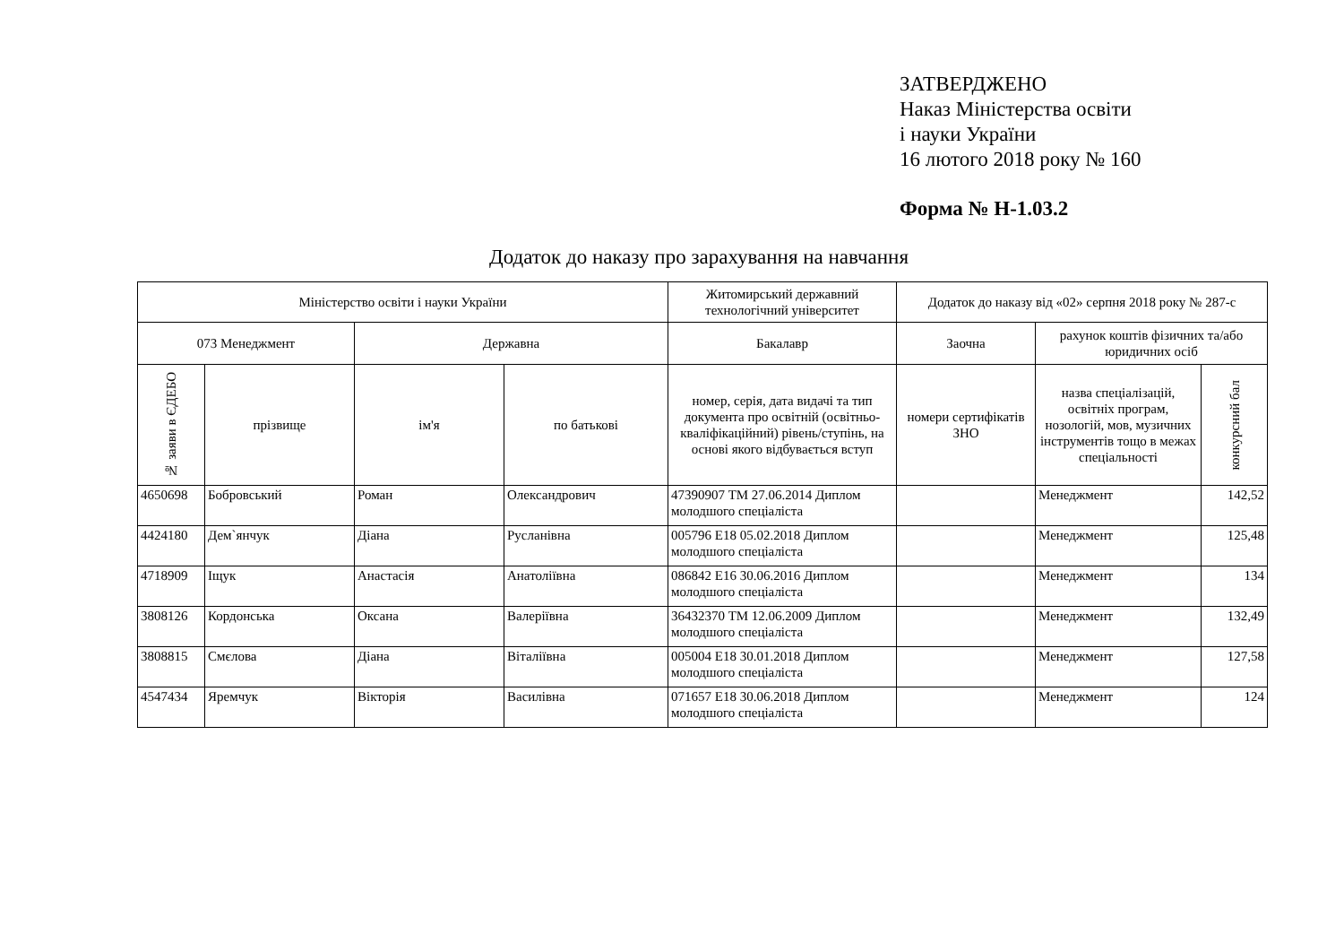ЗАТВЕРДЖЕНО
Наказ Міністерства освіти
і науки України
16 лютого 2018 року № 160
Форма № Н-1.03.2
Додаток до наказу про зарахування на навчання
| Міністерство освіти і науки України | | | | Житомирський державний технологічний університет | Додаток до наказу від «02» серпня 2018 року № 287-с | | |
| --- | --- | --- | --- | --- | --- | --- | --- |
| 073 Менеджмент | | Державна | | Бакалавр | Заочна | рахунок коштів фізичних та/або юридичних осіб | |
| № заяви в ЄДЕБО | прізвище | ім'я | по батькові | номер, серія, дата видачі та тип документа про освітній (освітньо-кваліфікаційний) рівень/ступінь, на основі якого відбувається вступ | номери сертифікатів ЗНО | назва спеціалізацій, освітніх програм, нозологій, мов, музичних інструментів тощо в межах спеціальності | конкурсний бал |
| 4650698 | Бобровський | Роман | Олександрович | 47390907 ТМ 27.06.2014 Диплом молодшого спеціаліста | | Менеджмент | 142,52 |
| 4424180 | Дем`янчук | Діана | Русланівна | 005796 E18 05.02.2018 Диплом молодшого спеціаліста | | Менеджмент | 125,48 |
| 4718909 | Іщук | Анастасія | Анатоліївна | 086842 E16 30.06.2016 Диплом молодшого спеціаліста | | Менеджмент | 134 |
| 3808126 | Кордонська | Оксана | Валеріївна | 36432370 ТМ 12.06.2009 Диплом молодшого спеціаліста | | Менеджмент | 132,49 |
| 3808815 | Смєлова | Діана | Віталіївна | 005004 E18 30.01.2018 Диплом молодшого спеціаліста | | Менеджмент | 127,58 |
| 4547434 | Яремчук | Вікторія | Василівна | 071657 E18 30.06.2018 Диплом молодшого спеціаліста | | Менеджмент | 124 |